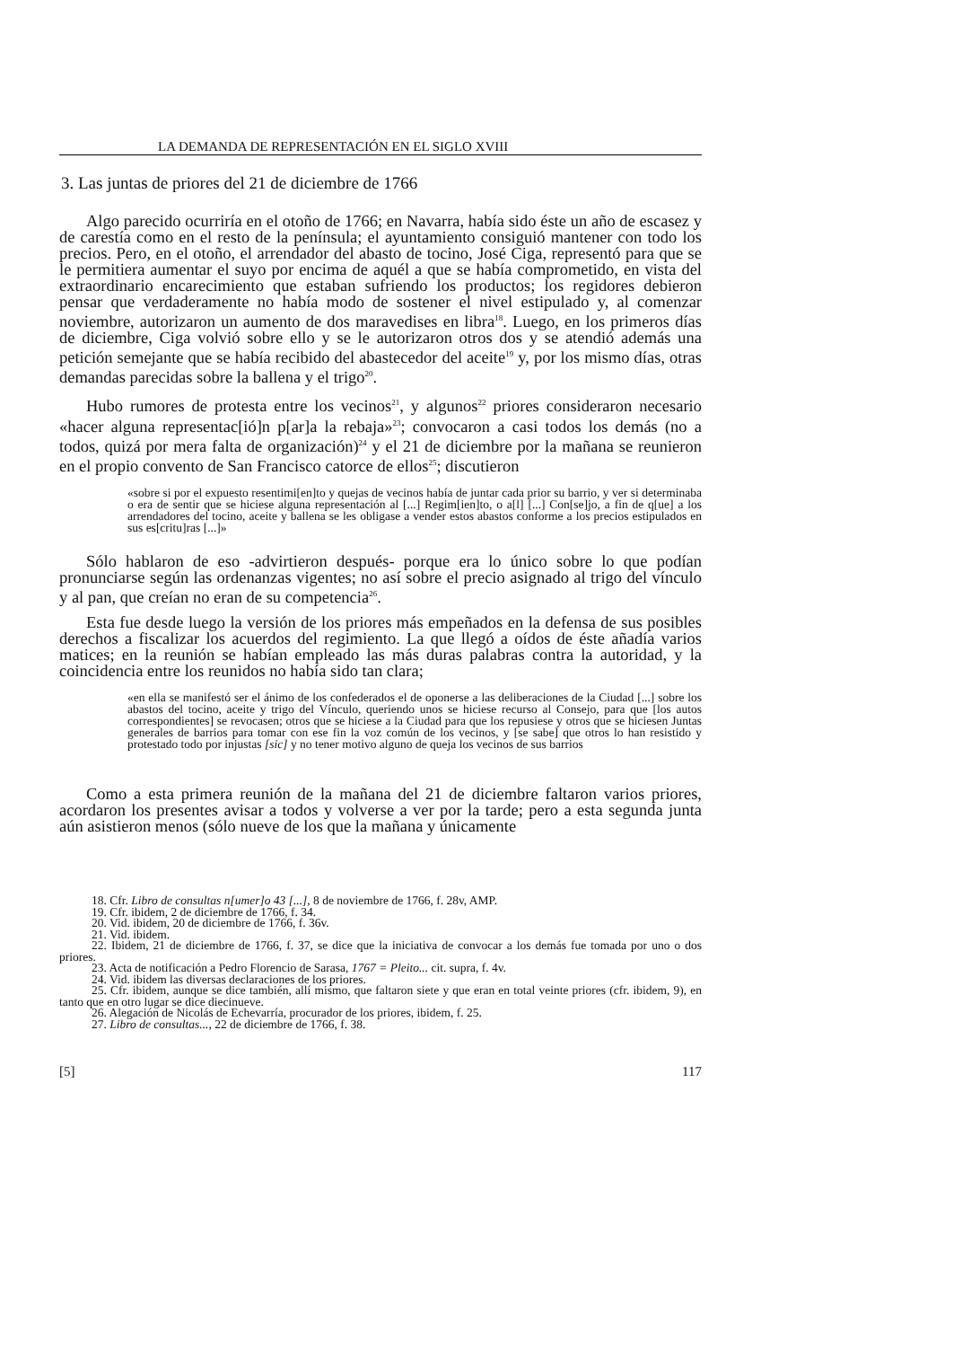LA DEMANDA DE REPRESENTACIÓN EN EL SIGLO XVIII
3. Las juntas de priores del 21 de diciembre de 1766
Algo parecido ocurriría en el otoño de 1766; en Navarra, había sido éste un año de escasez y de carestía como en el resto de la península; el ayuntamiento consiguió mantener con todo los precios. Pero, en el otoño, el arrendador del abasto de tocino, José Ciga, representó para que se le permitiera aumentar el suyo por encima de aquél a que se había comprometido, en vista del extraordinario encarecimiento que estaban sufriendo los productos; los regidores debieron pensar que verdaderamente no había modo de sostener el nivel estipulado y, al comenzar noviembre, autorizaron un aumento de dos maravedises en libra<sup>18</sup>. Luego, en los primeros días de diciembre, Ciga volvió sobre ello y se le autorizaron otros dos y se atendió además una petición semejante que se había recibido del abastecedor del aceite<sup>19</sup> y, por los mismo días, otras demandas parecidas sobre la ballena y el trigo<sup>20</sup>.
Hubo rumores de protesta entre los vecinos<sup>21</sup>, y algunos<sup>22</sup> priores consideraron necesario «hacer alguna representac[ió]n p[ar]a la rebaja»<sup>23</sup>; convocaron a casi todos los demás (no a todos, quizá por mera falta de organización)<sup>24</sup> y el 21 de diciembre por la mañana se reunieron en el propio convento de San Francisco catorce de ellos<sup>25</sup>; discutieron
«sobre si por el expuesto resentimi[en]to y quejas de vecinos había de juntar cada prior su barrio, y ver si determinaba o era de sentir que se hiciese alguna representación al [...] Regim[ien]to, o a[l] [...] Con[se]jo, a fin de q[ue] a los arrendadores del tocino, aceite y ballena se les obligase a vender estos abastos conforme a los precios estipulados en sus es[critu]ras [...]»
Sólo hablaron de eso -advirtieron después- porque era lo único sobre lo que podían pronunciarse según las ordenanzas vigentes; no así sobre el precio asignado al trigo del vínculo y al pan, que creían no eran de su competencia<sup>26</sup>.
Esta fue desde luego la versión de los priores más empeñados en la defensa de sus posibles derechos a fiscalizar los acuerdos del regimiento. La que llegó a oídos de éste añadía varios matices; en la reunión se habían empleado las más duras palabras contra la autoridad, y la coincidencia entre los reunidos no había sido tan clara;
«en ella se manifestó ser el ánimo de los confederados el de oponerse a las deliberaciones de la Ciudad [...] sobre los abastos del tocino, aceite y trigo del Vínculo, queriendo unos se hiciese recurso al Consejo, para que [los autos correspondientes] se revocasen; otros que se hiciese a la Ciudad para que los repusiese y otros que se hiciesen Juntas generales de barrios para tomar con ese fin la voz común de los vecinos, y [se sabe] que otros lo han resistido y protestado todo por injustas [sic] y no tener motivo alguno de queja los vecinos de sus barrios
Como a esta primera reunión de la mañana del 21 de diciembre faltaron varios priores, acordaron los presentes avisar a todos y volverse a ver por la tarde; pero a esta segunda junta aún asistieron menos (sólo nueve de los que la mañana y únicamente
18. Cfr. Libro de consultas n[umer]o 43 [...], 8 de noviembre de 1766, f. 28v, AMP.
19. Cfr. ibidem, 2 de diciembre de 1766, f. 34.
20. Vid. ibidem, 20 de diciembre de 1766, f. 36v.
21. Vid. ibidem.
22. Ibidem, 21 de diciembre de 1766, f. 37, se dice que la iniciativa de convocar a los demás fue tomada por uno o dos priores.
23. Acta de notificación a Pedro Florencio de Sarasa, 1767 = Pleito... cit. supra, f. 4v.
24. Vid. ibidem las diversas declaraciones de los priores.
25. Cfr. ibidem, aunque se dice también, allí mismo, que faltaron siete y que eran en total veinte priores (cfr. ibidem, 9), en tanto que en otro lugar se dice diecinueve.
26. Alegación de Nicolás de Echevarría, procurador de los priores, ibidem, f. 25.
27. Libro de consultas..., 22 de diciembre de 1766, f. 38.
[5] 117